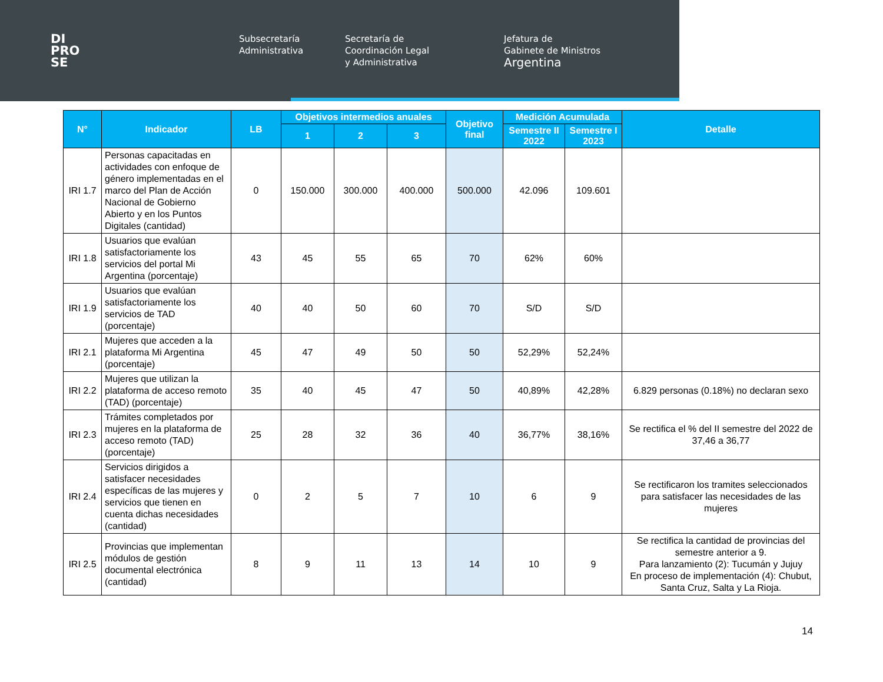DI
PRO
SE
Subsecretaría
Administrativa
Secretaría de
Coordinación Legal
y Administrativa
Jefatura de
Gabinete de Ministros
Argentina
| N° | Indicador | LB | Objetivos intermedios anuales | | | Objetivo final | Medición Acumulada | | Detalle |
| --- | --- | --- | --- | --- | --- | --- | --- | --- | --- |
| | | | 1 | 2 | 3 | | Semestre II 2022 | Semestre I 2023 | |
| IRI 1.7 | Personas capacitadas en actividades con enfoque de género implementadas en el marco del Plan de Acción Nacional de Gobierno Abierto y en los Puntos Digitales (cantidad) | 0 | 150.000 | 300.000 | 400.000 | 500.000 | 42.096 | 109.601 | |
| IRI 1.8 | Usuarios que evalúan satisfactoriamente los servicios del portal Mi Argentina (porcentaje) | 43 | 45 | 55 | 65 | 70 | 62% | 60% | |
| IRI 1.9 | Usuarios que evalúan satisfactoriamente los servicios de TAD (porcentaje) | 40 | 40 | 50 | 60 | 70 | S/D | S/D | |
| IRI 2.1 | Mujeres que acceden a la plataforma Mi Argentina (porcentaje) | 45 | 47 | 49 | 50 | 50 | 52,29% | 52,24% | |
| IRI 2.2 | Mujeres que utilizan la plataforma de acceso remoto (TAD) (porcentaje) | 35 | 40 | 45 | 47 | 50 | 40,89% | 42,28% | 6.829 personas (0.18%) no declaran sexo |
| IRI 2.3 | Trámites completados por mujeres en la plataforma de acceso remoto (TAD) (porcentaje) | 25 | 28 | 32 | 36 | 40 | 36,77% | 38,16% | Se rectifica el % del II semestre del 2022 de 37,46 a 36,77 |
| IRI 2.4 | Servicios dirigidos a satisfacer necesidades específicas de las mujeres y servicios que tienen en cuenta dichas necesidades (cantidad) | 0 | 2 | 5 | 7 | 10 | 6 | 9 | Se rectificaron los tramites seleccionados para satisfacer las necesidades de las mujeres |
| IRI 2.5 | Provincias que implementan módulos de gestión documental electrónica (cantidad) | 8 | 9 | 11 | 13 | 14 | 10 | 9 | Se rectifica la cantidad de provincias del semestre anterior a 9. Para lanzamiento (2): Tucumán y Jujuy En proceso de implementación (4): Chubut, Santa Cruz, Salta y La Rioja. |
14